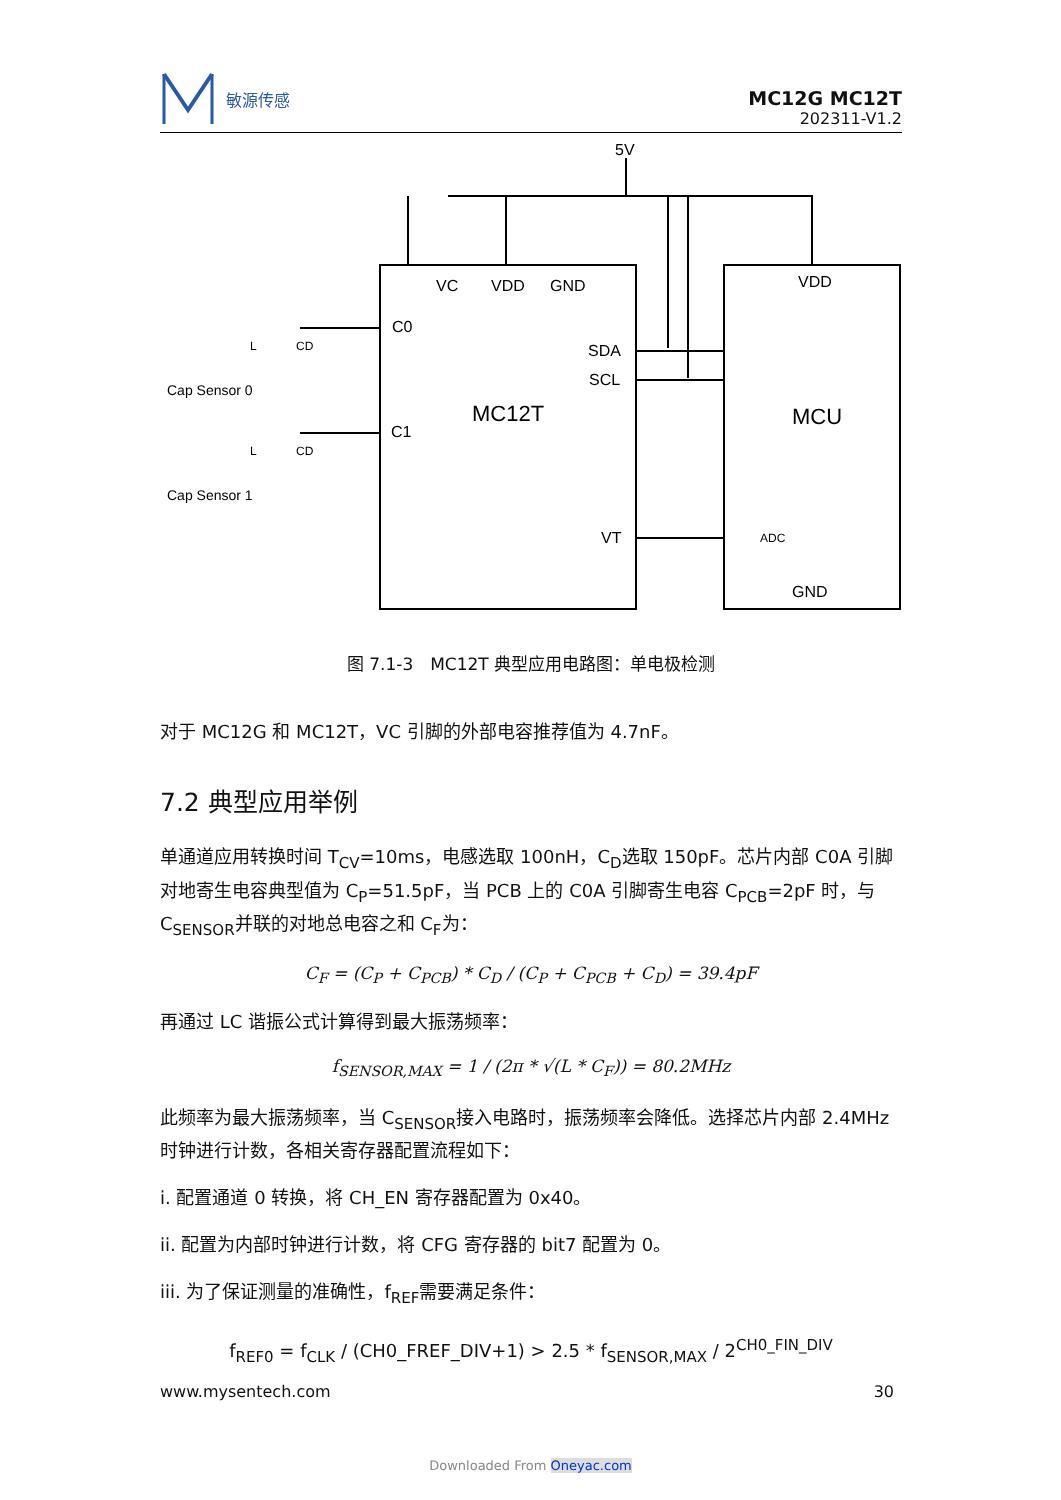敏源传感
MC12G MC12T
202311-V1.2
5V
VC
VDD
GND
VDD
C0
C1
SDA
SCL
MC12T
MCU
VT
GND
ADC
Cap Sensor 0
Cap Sensor 1
L
CD
L
CD
图 7.1-3　MC12T 典型应用电路图：单电极检测
对于 MC12G 和 MC12T，VC 引脚的外部电容推荐值为 4.7nF。
7.2 典型应用举例
单通道应用转换时间 T<sub>CV</sub>=10ms，电感选取 100nH，C<sub>D</sub>选取 150pF。芯片内部 C0A 引脚对地寄生电容典型值为 C<sub>P</sub>=51.5pF，当 PCB 上的 C0A 引脚寄生电容 C<sub>PCB</sub>=2pF 时，与 C<sub>SENSOR</sub>并联的对地总电容之和 C<sub>F</sub>为：
C<sub>F</sub> = (C<sub>P</sub> + C<sub>PCB</sub>) * C<sub>D</sub> / (C<sub>P</sub> + C<sub>PCB</sub> + C<sub>D</sub>) = 39.4pF
再通过 LC 谐振公式计算得到最大振荡频率：
f<sub>SENSOR,MAX</sub> = 1 / (2π * √(L * C<sub>F</sub>)) = 80.2MHz
此频率为最大振荡频率，当 C<sub>SENSOR</sub>接入电路时，振荡频率会降低。选择芯片内部 2.4MHz 时钟进行计数，各相关寄存器配置流程如下：
i. 配置通道 0 转换，将 CH_EN 寄存器配置为 0x40。
ii. 配置为内部时钟进行计数，将 CFG 寄存器的 bit7 配置为 0。
iii. 为了保证测量的准确性，f<sub>REF</sub>需要满足条件：
f<sub>REF0</sub> = f<sub>CLK</sub> / (CH0_FREF_DIV+1) > 2.5 * f<sub>SENSOR,MAX</sub> / 2<sup>CH0_FIN_DIV</sup>
www.mysentech.com 30
Downloaded From Oneyac.com